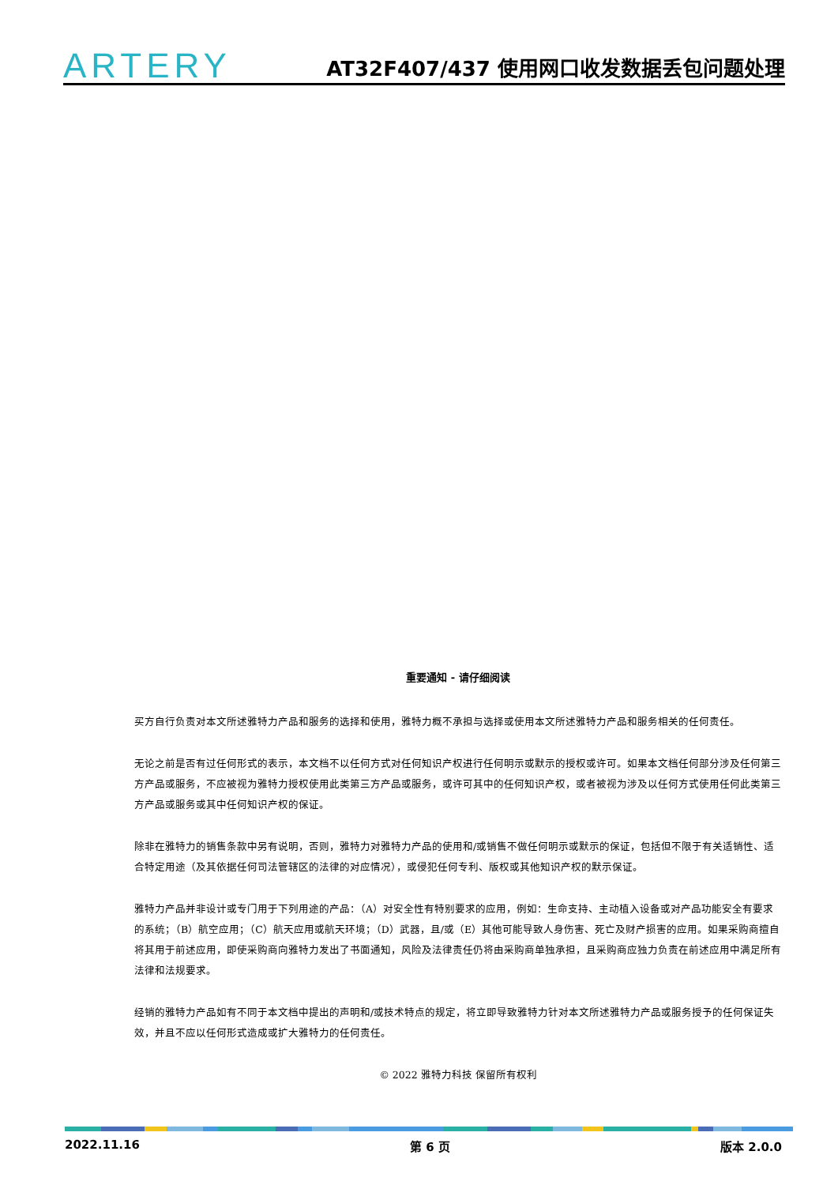ARTERY
AT32F407/437 使用网口收发数据丢包问题处理
重要通知 - 请仔细阅读
买方自行负责对本文所述雅特力产品和服务的选择和使用，雅特力概不承担与选择或使用本文所述雅特力产品和服务相关的任何责任。
无论之前是否有过任何形式的表示，本文档不以任何方式对任何知识产权进行任何明示或默示的授权或许可。如果本文档任何部分涉及任何第三方产品或服务，不应被视为雅特力授权使用此类第三方产品或服务，或许可其中的任何知识产权，或者被视为涉及以任何方式使用任何此类第三方产品或服务或其中任何知识产权的保证。
除非在雅特力的销售条款中另有说明，否则，雅特力对雅特力产品的使用和/或销售不做任何明示或默示的保证，包括但不限于有关适销性、适合特定用途（及其依据任何司法管辖区的法律的对应情况），或侵犯任何专利、版权或其他知识产权的默示保证。
雅特力产品并非设计或专门用于下列用途的产品：（A）对安全性有特别要求的应用，例如：生命支持、主动植入设备或对产品功能安全有要求的系统；（B）航空应用；（C）航天应用或航天环境；（D）武器，且/或（E）其他可能导致人身伤害、死亡及财产损害的应用。如果采购商擅自将其用于前述应用，即使采购商向雅特力发出了书面通知，风险及法律责任仍将由采购商单独承担，且采购商应独力负责在前述应用中满足所有法律和法规要求。
经销的雅特力产品如有不同于本文档中提出的声明和/或技术特点的规定，将立即导致雅特力针对本文所述雅特力产品或服务授予的任何保证失效，并且不应以任何形式造成或扩大雅特力的任何责任。
© 2022 雅特力科技 保留所有权利
2022.11.16 第 6 页 版本 2.0.0